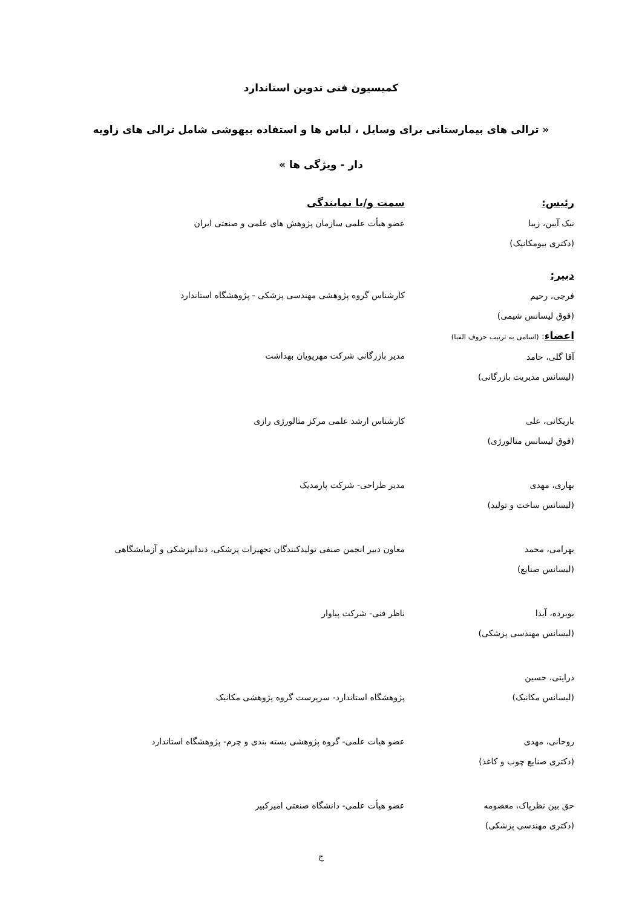کمیسیون فنی تدوین استاندارد
« ترالی های بیمارستانی برای وسایل ، لباس ها و استفاده بیهوشی شامل ترالی های زاویه دار - ویژگی ها »
رئیس:
نیک آیین، زیبا
(دکتری بیومکانیک)
سمت و/یا نمایندگی
عضو هیأت علمی سازمان پژوهش های علمی و صنعتی ایران
دبیر:
فرجی، رحیم
(فوق لیسانس شیمی)
کارشناس گروه پژوهشی مهندسی پزشکی - پژوهشگاه استاندارد
اعضاء: (اسامی به ترتیب حروف الفبا)
آقا گلی، حامد
(لیسانس مدیریت بازرگانی)
مدیر بازرگانی شرکت مهرپویان بهداشت
باریکانی، علی
(فوق لیسانس متالورژی)
کارشناس ارشد علمی مرکز متالورژی رازی
بهاری، مهدی
(لیسانس ساخت و تولید)
مدیر طراحی- شرکت پارمدیک
بهرامی، محمد
(لیسانس صنایع)
معاون دبیر انجمن صنفی تولیدکنندگان تجهیزات پزشکی، دندانپزشکی و آزمایشگاهی
بوبرده، آیدا
(لیسانس مهندسی پزشکی)
ناظر فنی- شرکت پیاوار
درایتی، حسین
(لیسانس مکانیک)
پژوهشگاه استاندارد- سرپرست گروه پژوهشی مکانیک
روحانی، مهدی
(دکتری صنایع چوب و کاغذ)
عضو هیات علمی- گروه پژوهشی بسته بندی و چرم- پژوهشگاه استاندارد
حق بین نظرپاک، معصومه
(دکتری مهندسی پزشکی)
عضو هیأت علمی- دانشگاه صنعتی امیرکبیر
ج